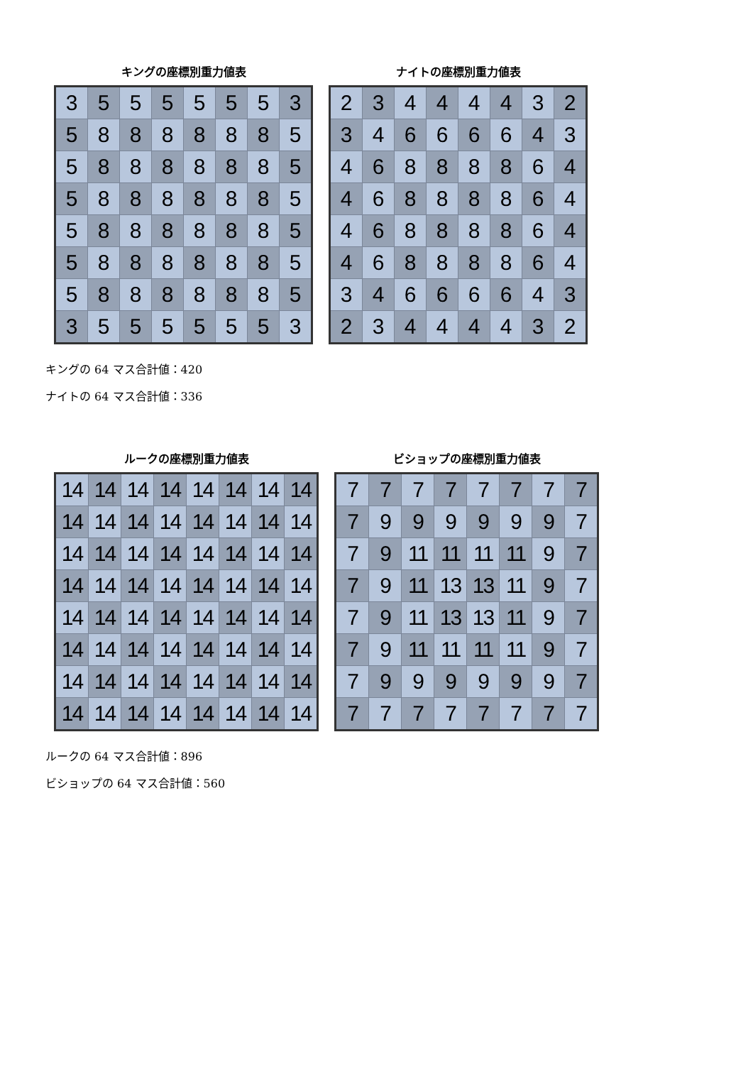キングの座標別重力値表
| 3 | 5 | 5 | 5 | 5 | 5 | 5 | 3 |
| 5 | 8 | 8 | 8 | 8 | 8 | 8 | 5 |
| 5 | 8 | 8 | 8 | 8 | 8 | 8 | 5 |
| 5 | 8 | 8 | 8 | 8 | 8 | 8 | 5 |
| 5 | 8 | 8 | 8 | 8 | 8 | 8 | 5 |
| 5 | 8 | 8 | 8 | 8 | 8 | 8 | 5 |
| 5 | 8 | 8 | 8 | 8 | 8 | 8 | 5 |
| 3 | 5 | 5 | 5 | 5 | 5 | 5 | 3 |
ナイトの座標別重力値表
| 2 | 3 | 4 | 4 | 4 | 4 | 3 | 2 |
| 3 | 4 | 6 | 6 | 6 | 6 | 4 | 3 |
| 4 | 6 | 8 | 8 | 8 | 8 | 6 | 4 |
| 4 | 6 | 8 | 8 | 8 | 8 | 6 | 4 |
| 4 | 6 | 8 | 8 | 8 | 8 | 6 | 4 |
| 4 | 6 | 8 | 8 | 8 | 8 | 6 | 4 |
| 3 | 4 | 6 | 6 | 6 | 6 | 4 | 3 |
| 2 | 3 | 4 | 4 | 4 | 4 | 3 | 2 |
キングの 64 マス合計値：420
ナイトの 64 マス合計値：336
ルークの座標別重力値表
| 14 | 14 | 14 | 14 | 14 | 14 | 14 | 14 |
| 14 | 14 | 14 | 14 | 14 | 14 | 14 | 14 |
| 14 | 14 | 14 | 14 | 14 | 14 | 14 | 14 |
| 14 | 14 | 14 | 14 | 14 | 14 | 14 | 14 |
| 14 | 14 | 14 | 14 | 14 | 14 | 14 | 14 |
| 14 | 14 | 14 | 14 | 14 | 14 | 14 | 14 |
| 14 | 14 | 14 | 14 | 14 | 14 | 14 | 14 |
| 14 | 14 | 14 | 14 | 14 | 14 | 14 | 14 |
ビショップの座標別重力値表
| 7 | 7 | 7 | 7 | 7 | 7 | 7 | 7 |
| 7 | 9 | 9 | 9 | 9 | 9 | 9 | 7 |
| 7 | 9 | 11 | 11 | 11 | 11 | 9 | 7 |
| 7 | 9 | 11 | 13 | 13 | 11 | 9 | 7 |
| 7 | 9 | 11 | 13 | 13 | 11 | 9 | 7 |
| 7 | 9 | 11 | 11 | 11 | 11 | 9 | 7 |
| 7 | 9 | 9 | 9 | 9 | 9 | 9 | 7 |
| 7 | 7 | 7 | 7 | 7 | 7 | 7 | 7 |
ルークの 64 マス合計値：896
ビショップの 64 マス合計値：560